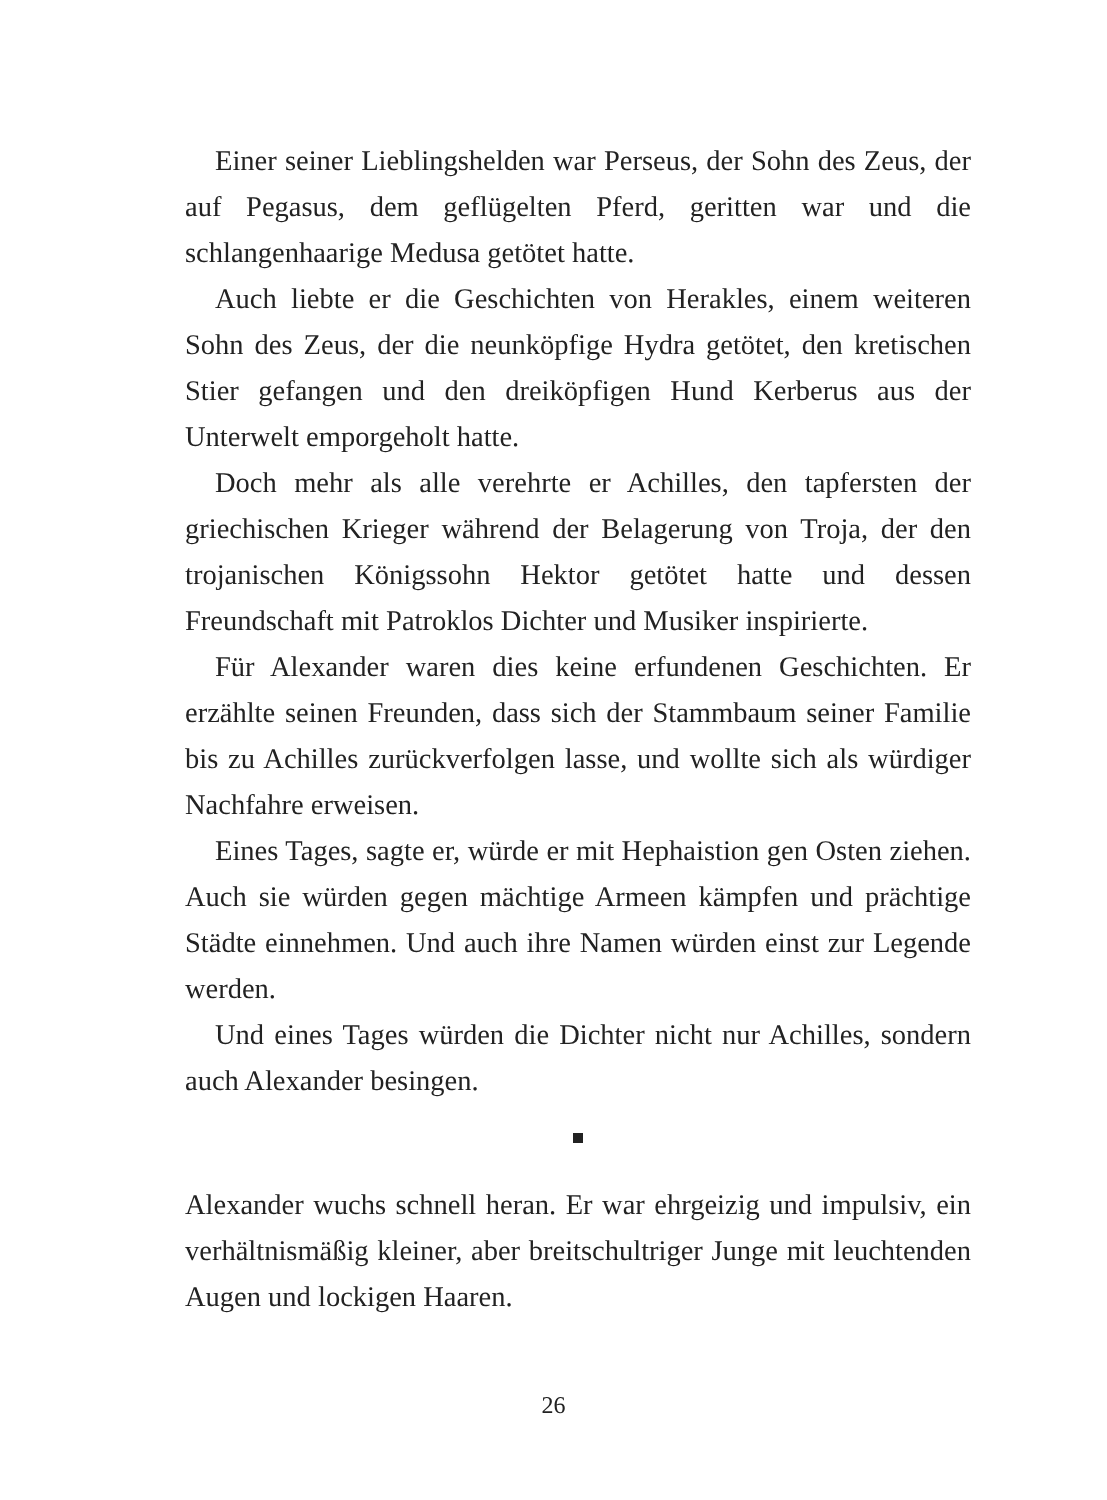Einer seiner Lieblingshelden war Perseus, der Sohn des Zeus, der auf Pegasus, dem geflügelten Pferd, geritten war und die schlangenhaarige Medusa getötet hatte.
Auch liebte er die Geschichten von Herakles, einem weiteren Sohn des Zeus, der die neunköpfige Hydra getötet, den kretischen Stier gefangen und den dreiköpfigen Hund Kerberus aus der Unterwelt emporgeholt hatte.
Doch mehr als alle verehrte er Achilles, den tapfersten der griechischen Krieger während der Belagerung von Troja, der den trojanischen Königssohn Hektor getötet hatte und dessen Freundschaft mit Patroklos Dichter und Musiker inspirierte.
Für Alexander waren dies keine erfundenen Geschichten. Er erzählte seinen Freunden, dass sich der Stammbaum seiner Familie bis zu Achilles zurückverfolgen lasse, und wollte sich als würdiger Nachfahre erweisen.
Eines Tages, sagte er, würde er mit Hephaistion gen Osten ziehen. Auch sie würden gegen mächtige Armeen kämpfen und prächtige Städte einnehmen. Und auch ihre Namen würden einst zur Legende werden.
Und eines Tages würden die Dichter nicht nur Achilles, sondern auch Alexander besingen.
Alexander wuchs schnell heran. Er war ehrgeizig und impulsiv, ein verhältnismäßig kleiner, aber breitschultriger Junge mit leuchtenden Augen und lockigen Haaren.
26